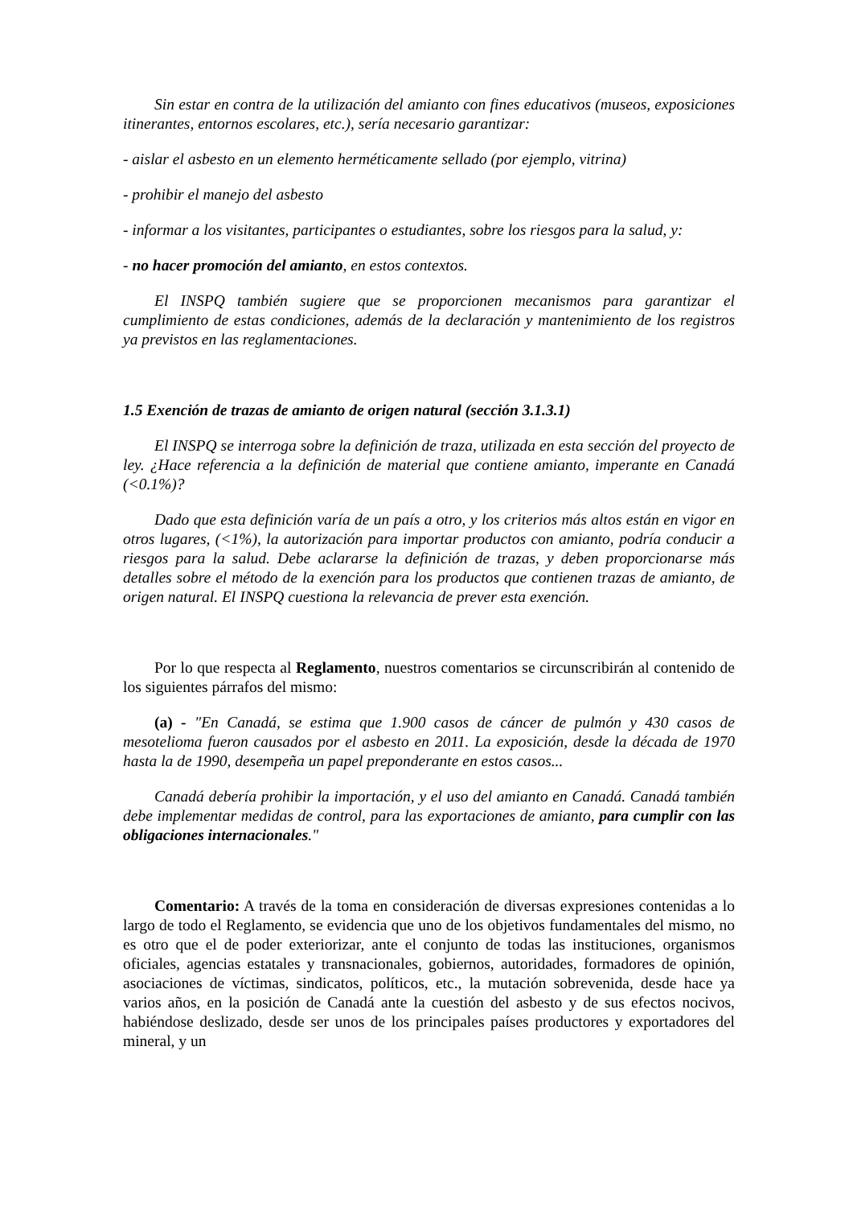Sin estar en contra de la utilización del amianto con fines educativos (museos, exposiciones itinerantes, entornos escolares, etc.), sería necesario garantizar:
- aislar el asbesto en un elemento herméticamente sellado (por ejemplo, vitrina)
- prohibir el manejo del asbesto
- informar a los visitantes, participantes o estudiantes, sobre los riesgos para la salud, y:
- no hacer promoción del amianto, en estos contextos.
El INSPQ también sugiere que se proporcionen mecanismos para garantizar el cumplimiento de estas condiciones, además de la declaración y mantenimiento de los registros ya previstos en las reglamentaciones.
1.5 Exención de trazas de amianto de origen natural (sección 3.1.3.1)
El INSPQ se interroga sobre la definición de traza, utilizada en esta sección del proyecto de ley. ¿Hace referencia a la definición de material que contiene amianto, imperante en Canadá (<0.1%)?
Dado que esta definición varía de un país a otro, y los criterios más altos están en vigor en otros lugares, (<1%), la autorización para importar productos con amianto, podría conducir a riesgos para la salud. Debe aclararse la definición de trazas, y deben proporcionarse más detalles sobre el método de la exención para los productos que contienen trazas de amianto, de origen natural. El INSPQ cuestiona la relevancia de prever esta exención.
Por lo que respecta al Reglamento, nuestros comentarios se circunscribirán al contenido de los siguientes párrafos del mismo:
(a) - "En Canadá, se estima que 1.900 casos de cáncer de pulmón y 430 casos de mesotelioma fueron causados por el asbesto en 2011. La exposición, desde la década de 1970 hasta la de 1990, desempeña un papel preponderante en estos casos...
Canadá debería prohibir la importación, y el uso del amianto en Canadá. Canadá también debe implementar medidas de control, para las exportaciones de amianto, para cumplir con las obligaciones internacionales."
Comentario: A través de la toma en consideración de diversas expresiones contenidas a lo largo de todo el Reglamento, se evidencia que uno de los objetivos fundamentales del mismo, no es otro que el de poder exteriorizar, ante el conjunto de todas las instituciones, organismos oficiales, agencias estatales y transnacionales, gobiernos, autoridades, formadores de opinión, asociaciones de víctimas, sindicatos, políticos, etc., la mutación sobrevenida, desde hace ya varios años, en la posición de Canadá ante la cuestión del asbesto y de sus efectos nocivos, habiéndose deslizado, desde ser unos de los principales países productores y exportadores del mineral, y un